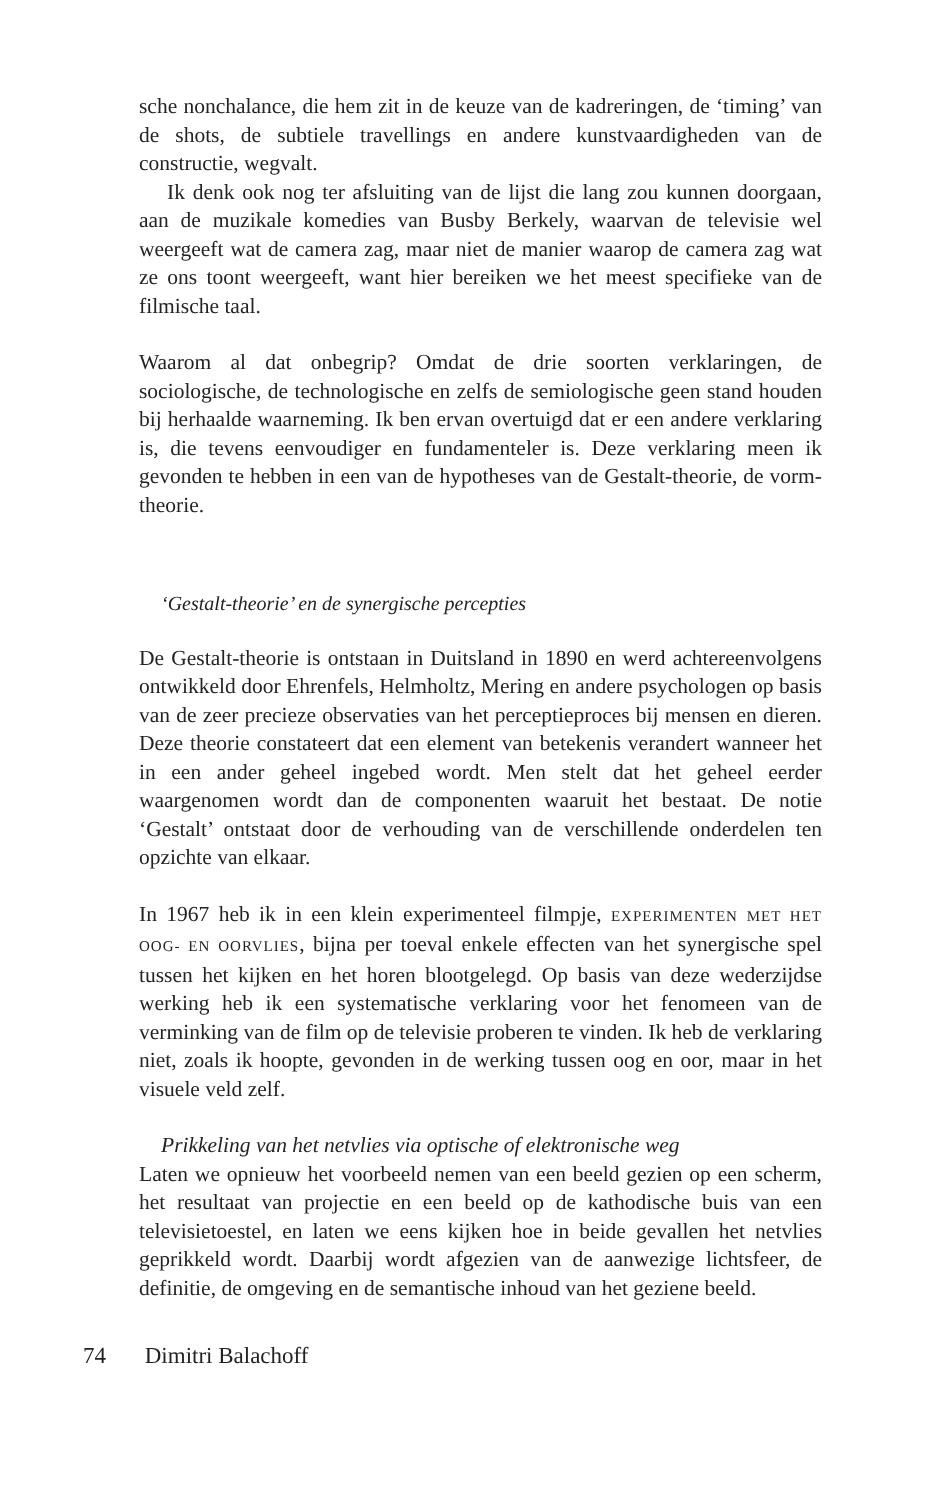sche nonchalance, die hem zit in de keuze van de kadreringen, de ‘timing’ van de shots, de subtiele travellings en andere kunstvaardigheden van de constructie, wegvalt.
Ik denk ook nog ter afsluiting van de lijst die lang zou kunnen doorgaan, aan de muzikale komedies van Busby Berkely, waarvan de televisie wel weergeeft wat de camera zag, maar niet de manier waarop de camera zag wat ze ons toont weergeeft, want hier bereiken we het meest specifieke van de filmische taal.
Waarom al dat onbegrip? Omdat de drie soorten verklaringen, de sociologische, de technologische en zelfs de semiologische geen stand houden bij herhaalde waarneming. Ik ben ervan overtuigd dat er een andere verklaring is, die tevens eenvoudiger en fundamenteler is. Deze verklaring meen ik gevonden te hebben in een van de hypotheses van de Gestalt-theorie, de vorm-theorie.
‘Gestalt-theorie’ en de synergische percepties
De Gestalt-theorie is ontstaan in Duitsland in 1890 en werd achtereenvolgens ontwikkeld door Ehrenfels, Helmholtz, Mering en andere psychologen op basis van de zeer precieze observaties van het perceptieproces bij mensen en dieren. Deze theorie constateert dat een element van betekenis verandert wanneer het in een ander geheel ingebed wordt. Men stelt dat het geheel eerder waargenomen wordt dan de componenten waaruit het bestaat. De notie ‘Gestalt’ ontstaat door de verhouding van de verschillende onderdelen ten opzichte van elkaar.
In 1967 heb ik in een klein experimenteel filmpje, EXPERIMENTEN MET HET OOG- EN OORVLIES, bijna per toeval enkele effecten van het synergische spel tussen het kijken en het horen blootgelegd. Op basis van deze wederzijdse werking heb ik een systematische verklaring voor het fenomeen van de verminking van de film op de televisie proberen te vinden. Ik heb de verklaring niet, zoals ik hoopte, gevonden in de werking tussen oog en oor, maar in het visuele veld zelf.
Prikkeling van het netvlies via optische of elektronische weg
Laten we opnieuw het voorbeeld nemen van een beeld gezien op een scherm, het resultaat van projectie en een beeld op de kathodische buis van een televisietoestel, en laten we eens kijken hoe in beide gevallen het netvlies geprikkeld wordt. Daarbij wordt afgezien van de aanwezige lichtsfeer, de definitie, de omgeving en de semantische inhoud van het geziene beeld.
74 Dimitri Balachoff